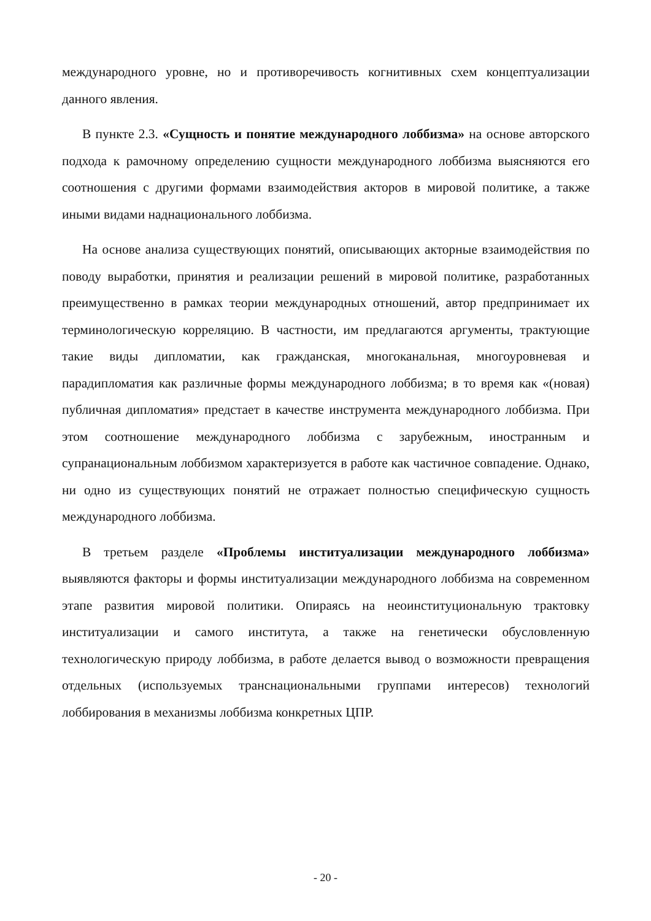международного уровне, но и противоречивость когнитивных схем концептуализации данного явления.
В пункте 2.3. «Сущность и понятие международного лоббизма» на основе авторского подхода к рамочному определению сущности международного лоббизма выясняются его соотношения с другими формами взаимодействия акторов в мировой политике, а также иными видами наднационального лоббизма.
На основе анализа существующих понятий, описывающих акторные взаимодействия по поводу выработки, принятия и реализации решений в мировой политике, разработанных преимущественно в рамках теории международных отношений, автор предпринимает их терминологическую корреляцию. В частности, им предлагаются аргументы, трактующие такие виды дипломатии, как гражданская, многоканальная, многоуровневая и парадипломатия как различные формы международного лоббизма; в то время как «(новая) публичная дипломатия» предстает в качестве инструмента международного лоббизма. При этом соотношение международного лоббизма с зарубежным, иностранным и супранациональным лоббизмом характеризуется в работе как частичное совпадение. Однако, ни одно из существующих понятий не отражает полностью специфическую сущность международного лоббизма.
В третьем разделе «Проблемы институализации международного лоббизма» выявляются факторы и формы институализации международного лоббизма на современном этапе развития мировой политики. Опираясь на неоинституциональную трактовку институализации и самого института, а также на генетически обусловленную технологическую природу лоббизма, в работе делается вывод о возможности превращения отдельных (используемых транснациональными группами интересов) технологий лоббирования в механизмы лоббизма конкретных ЦПР.
- 20 -